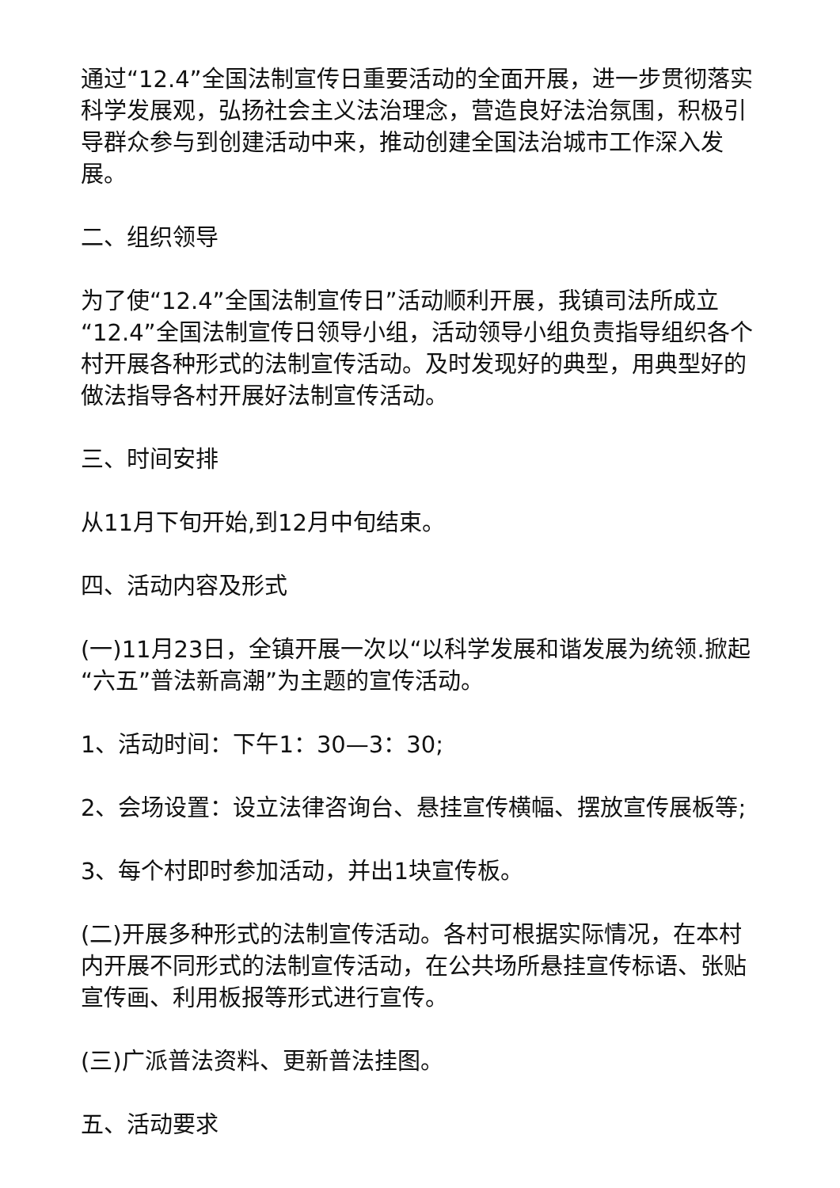通过“12.4”全国法制宣传日重要活动的全面开展，进一步贯彻落实科学发展观，弘扬社会主义法治理念，营造良好法治氛围，积极引导群众参与到创建活动中来，推动创建全国法治城市工作深入发展。
二、组织领导
为了使“12.4”全国法制宣传日”活动顺利开展，我镇司法所成立“12.4”全国法制宣传日领导小组，活动领导小组负责指导组织各个村开展各种形式的法制宣传活动。及时发现好的典型，用典型好的做法指导各村开展好法制宣传活动。
三、时间安排
从11月下旬开始,到12月中旬结束。
四、活动内容及形式
(一)11月23日，全镇开展一次以“以科学发展和谐发展为统领.掀起“六五”普法新高潮”为主题的宣传活动。
1、活动时间：下午1：30—3：30;
2、会场设置：设立法律咨询台、悬挂宣传横幅、摆放宣传展板等;
3、每个村即时参加活动，并出1块宣传板。
(二)开展多种形式的法制宣传活动。各村可根据实际情况，在本村内开展不同形式的法制宣传活动，在公共场所悬挂宣传标语、张贴宣传画、利用板报等形式进行宣传。
(三)广派普法资料、更新普法挂图。
五、活动要求